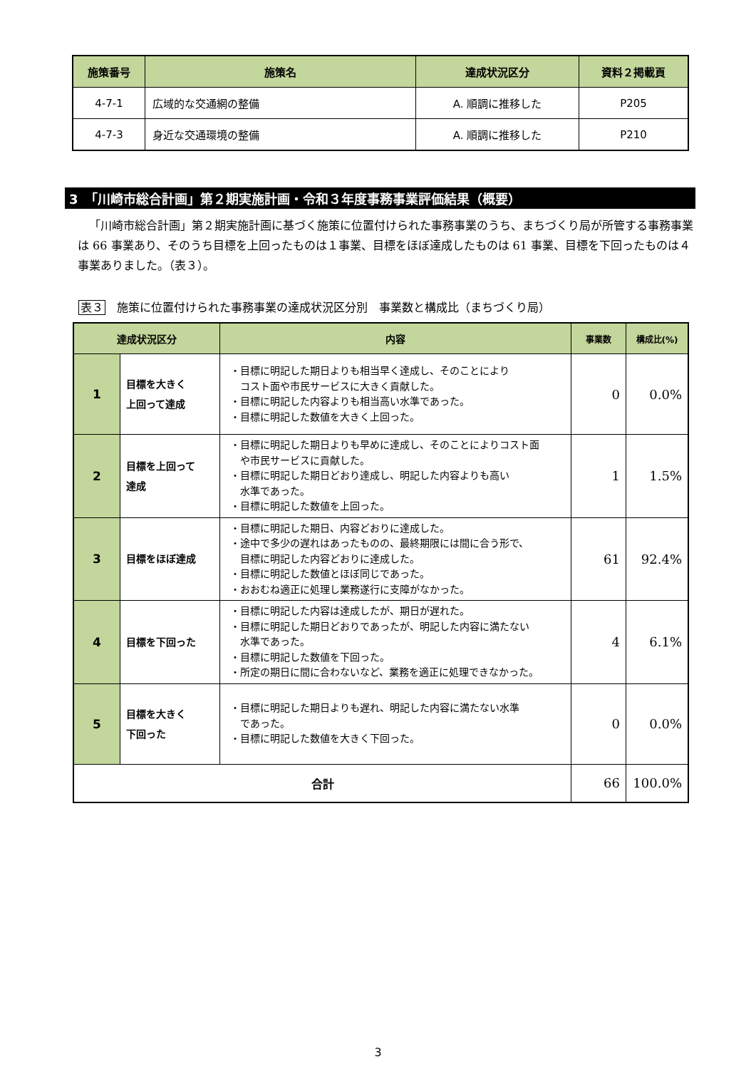| 施策番号 | 施策名 | 達成状況区分 | 資料２掲載頁 |
| --- | --- | --- | --- |
| 4-7-1 | 広域的な交通網の整備 | A. 順調に推移した | P205 |
| 4-7-3 | 身近な交通環境の整備 | A. 順調に推移した | P210 |
3　「川崎市総合計画」第２期実施計画・令和３年度事務事業評価結果（概要）
「川崎市総合計画」第２期実施計画に基づく施策に位置付けられた事務事業のうち、まちづくり局が所管する事務事業は 66 事業あり、そのうち目標を上回ったものは１事業、目標をほぼ達成したものは 61 事業、目標を下回ったものは４事業ありました。（表３）。
表３　施策に位置付けられた事務事業の達成状況区分別　事業数と構成比（まちづくり局）
| 達成状況区分 | | 内容 | 事業数 | 構成比(%) |
| --- | --- | --- | --- | --- |
| 1 | 目標を大きく 上回って達成 | ・目標に明記した期日よりも相当早く達成し、そのことにより コスト面や市民サービスに大きく貢献した。 ・目標に明記した内容よりも相当高い水準であった。 ・目標に明記した数値を大きく上回った。 | 0 | 0.0% |
| 2 | 目標を上回って 達成 | ・目標に明記した期日よりも早めに達成し、そのことによりコスト面 や市民サービスに貢献した。 ・目標に明記した期日どおり達成し、明記した内容よりも高い 水準であった。 ・目標に明記した数値を上回った。 | 1 | 1.5% |
| 3 | 目標をほぼ達成 | ・目標に明記した期日、内容どおりに達成した。 ・途中で多少の遅れはあったものの、最終期限には間に合う形で、 目標に明記した内容どおりに達成した。 ・目標に明記した数値とほぼ同じであった。 ・おおむね適正に処理し業務遂行に支障がなかった。 | 61 | 92.4% |
| 4 | 目標を下回った | ・目標に明記した内容は達成したが、期日が遅れた。 ・目標に明記した期日どおりであったが、明記した内容に満たない 水準であった。 ・目標に明記した数値を下回った。 ・所定の期日に間に合わないなど、業務を適正に処理できなかった。 | 4 | 6.1% |
| 5 | 目標を大きく 下回った | ・目標に明記した期日よりも遅れ、明記した内容に満たない水準 であった。 ・目標に明記した数値を大きく下回った。 | 0 | 0.0% |
| 合計 | | | 66 | 100.0% |
3